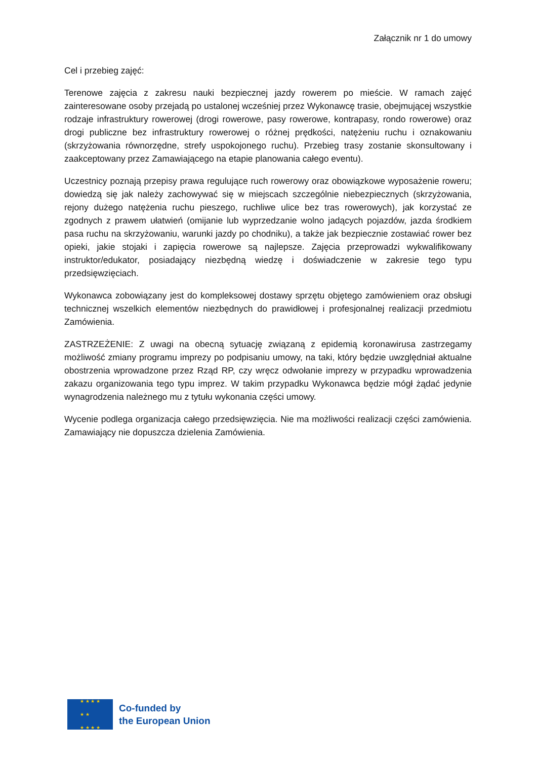Załącznik nr 1 do umowy
Cel i przebieg zajęć:
Terenowe zajęcia z zakresu nauki bezpiecznej jazdy rowerem po mieście. W ramach zajęć zainteresowane osoby przejadą po ustalonej wcześniej przez Wykonawcę trasie, obejmującej wszystkie rodzaje infrastruktury rowerowej (drogi rowerowe, pasy rowerowe, kontrapasy, rondo rowerowe) oraz drogi publiczne bez infrastruktury rowerowej o różnej prędkości, natężeniu ruchu i oznakowaniu (skrzyżowania równorzędne, strefy uspokojonego ruchu). Przebieg trasy zostanie skonsultowany i zaakceptowany przez Zamawiającego na etapie planowania całego eventu).
Uczestnicy poznają przepisy prawa regulujące ruch rowerowy oraz obowiązkowe wyposażenie roweru; dowiedzą się jak należy zachowywać się w miejscach szczególnie niebezpiecznych (skrzyżowania, rejony dużego natężenia ruchu pieszego, ruchliwe ulice bez tras rowerowych), jak korzystać ze zgodnych z prawem ułatwień (omijanie lub wyprzedzanie wolno jadących pojazdów, jazda środkiem pasa ruchu na skrzyżowaniu, warunki jazdy po chodniku), a także jak bezpiecznie zostawiać rower bez opieki, jakie stojaki i zapięcia rowerowe są najlepsze. Zajęcia przeprowadzi wykwalifikowany instruktor/edukator, posiadający niezbędną wiedzę i doświadczenie w zakresie tego typu przedsięwzięciach.
Wykonawca zobowiązany jest do kompleksowej dostawy sprzętu objętego zamówieniem oraz obsługi technicznej wszelkich elementów niezbędnych do prawidłowej i profesjonalnej realizacji przedmiotu Zamówienia.
ZASTRZEŻENIE: Z uwagi na obecną sytuację związaną z epidemią koronawirusa zastrzegamy możliwość zmiany programu imprezy po podpisaniu umowy, na taki, który będzie uwzględniał aktualne obostrzenia wprowadzone przez Rząd RP, czy wręcz odwołanie imprezy w przypadku wprowadzenia zakazu organizowania tego typu imprez. W takim przypadku Wykonawca będzie mógł żądać jedynie wynagrodzenia należnego mu z tytułu wykonania części umowy.
Wycenie podlega organizacja całego przedsięwzięcia. Nie ma możliwości realizacji części zamówienia. Zamawiający nie dopuszcza dzielenia Zamówienia.
★ ★ ★ ★
★ ★
★ ★ ★ ★
Co-funded by
the European Union